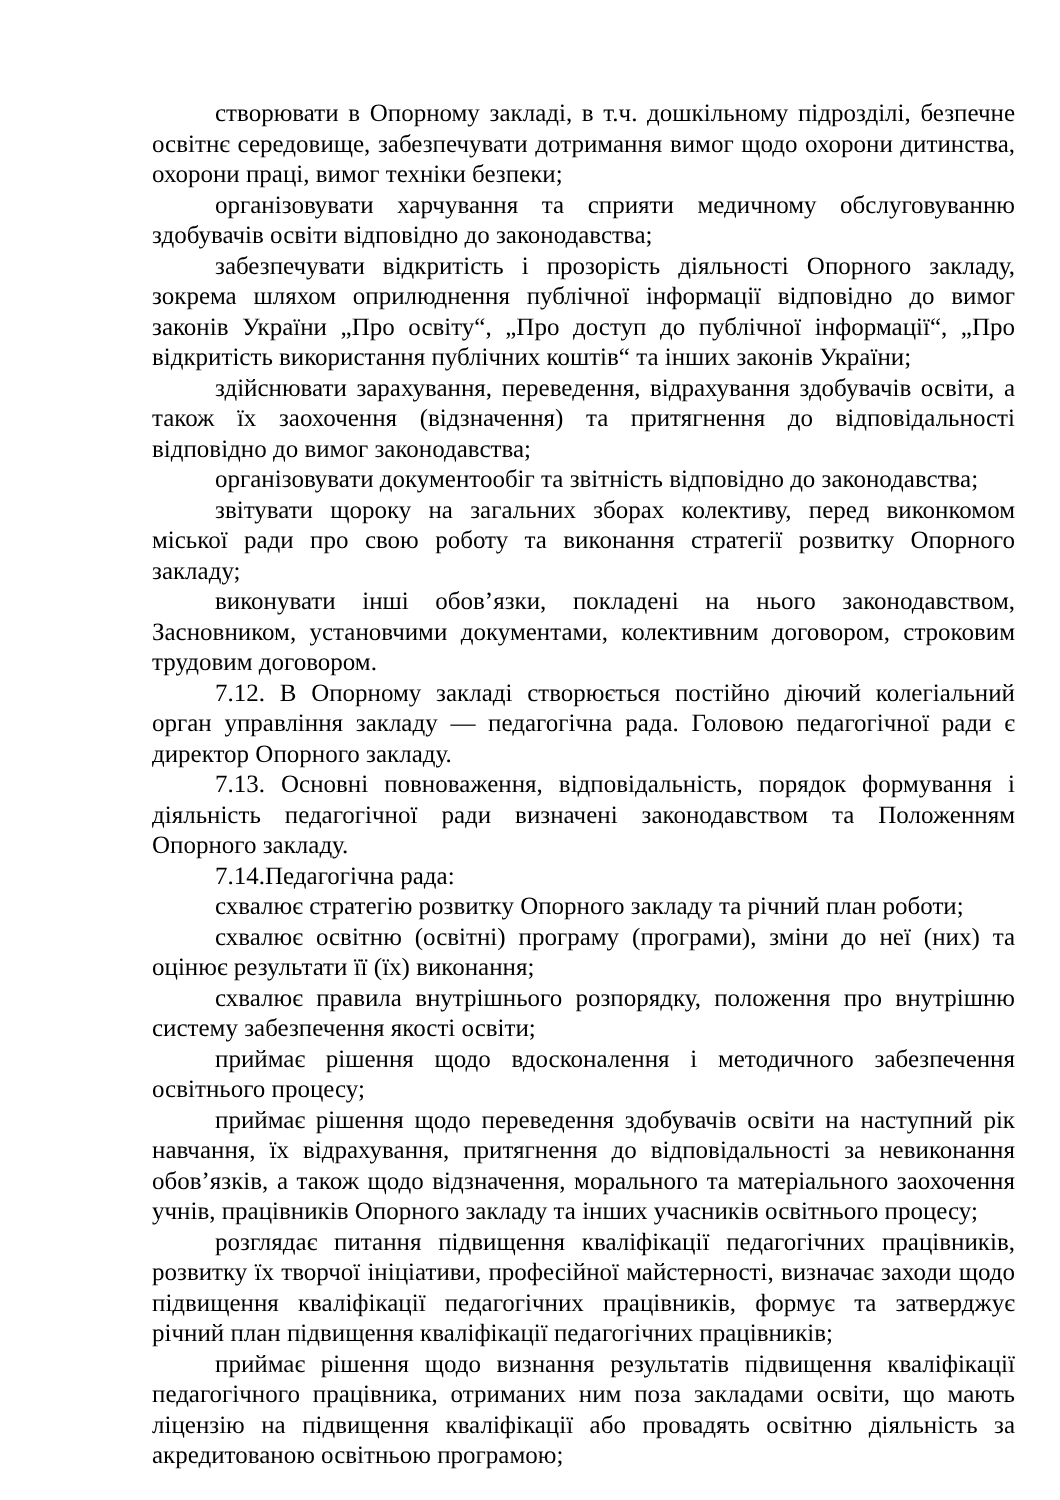створювати в Опорному закладі, в т.ч. дошкільному підрозділі, безпечне освітнє середовище, забезпечувати дотримання вимог щодо охорони дитинства, охорони праці, вимог техніки безпеки;
організовувати харчування та сприяти медичному обслуговуванню здобувачів освіти відповідно до законодавства;
забезпечувати відкритість і прозорість діяльності Опорного закладу, зокрема шляхом оприлюднення публічної інформації відповідно до вимог законів України „Про освіту“, „Про доступ до публічної інформації“, „Про відкритість використання публічних коштів“ та інших законів України;
здійснювати зарахування, переведення, відрахування здобувачів освіти, а також їх заохочення (відзначення) та притягнення до відповідальності відповідно до вимог законодавства;
організовувати документообіг та звітність відповідно до законодавства;
звітувати щороку на загальних зборах колективу, перед виконкомом міської ради про свою роботу та виконання стратегії розвитку Опорного закладу;
виконувати інші обов’язки, покладені на нього законодавством, Засновником, установчими документами, колективним договором, строковим трудовим договором.
7.12. В Опорному закладі створюється постійно діючий колегіальний орган управління закладу — педагогічна рада. Головою педагогічної ради є директор Опорного закладу.
7.13. Основні повноваження, відповідальність, порядок формування і діяльність педагогічної ради визначені законодавством та Положенням Опорного закладу.
7.14.Педагогічна рада:
схвалює стратегію розвитку Опорного закладу та річний план роботи;
схвалює освітню (освітні) програму (програми), зміни до неї (них) та оцінює результати її (їх) виконання;
схвалює правила внутрішнього розпорядку, положення про внутрішню систему забезпечення якості освіти;
приймає рішення щодо вдосконалення і методичного забезпечення освітнього процесу;
приймає рішення щодо переведення здобувачів освіти на наступний рік навчання, їх відрахування, притягнення до відповідальності за невиконання обов’язків, а також щодо відзначення, морального та матеріального заохочення учнів, працівників Опорного закладу та інших учасників освітнього процесу;
розглядає питання підвищення кваліфікації педагогічних працівників, розвитку їх творчої ініціативи, професійної майстерності, визначає заходи щодо підвищення кваліфікації педагогічних працівників, формує та затверджує річний план підвищення кваліфікації педагогічних працівників;
приймає рішення щодо визнання результатів підвищення кваліфікації педагогічного працівника, отриманих ним поза закладами освіти, що мають ліцензію на підвищення кваліфікації або провадять освітню діяльність за акредитованою освітньою програмою;